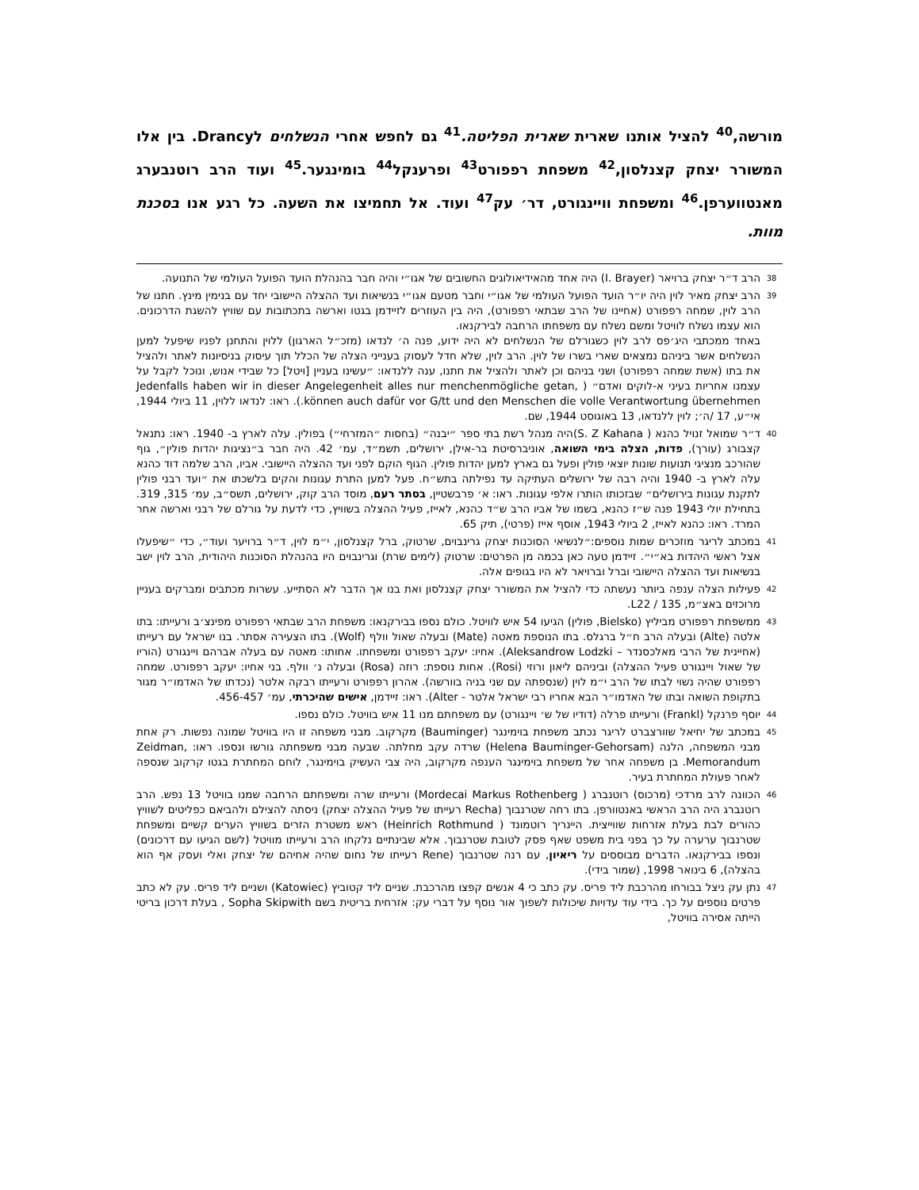מורשה,<sup>40</sup> להציל אותנו שארית שארית הפליטה.<sup>41</sup> גם לחפש אחרי הנשלחים לDrancy. בין אלו המשורר יצחק קצנלסון,<sup>42</sup> משפחת רפפורט<sup>43</sup> ופרענקל<sup>44</sup> בומינגער.<sup>45</sup> ועוד הרב רוטנבערג מאנטווערפן.<sup>46</sup> ומשפחת וויינגורט, דר׳ עק<sup>47</sup> ועוד. אל תחמיצו את השעה. כל רגע אנו בסכנת מוות.
38 הרב ד״ר יצחק ברויאר (I. Brayer) היה אחד מהאידיאולוגים החשובים של אגו״י והיה חבר בהנהלת הועד הפועל העולמי של התנועה.
39 הרב יצחק מאיר לוין היה יו״ר הועד הפועל העולמי של אגו״י וחבר מטעם אגו״י בנשיאות ועד ההצלה היישובי יחד עם בנימין מינץ. חתנו של הרב לוין, שמחה רפפורט (אחיינו של הרב שבתאי רפפורט), היה בין העוזרים לזיידמן בגטו וארשה בתכתובות עם שוויץ להשגת הדרכונים. הוא עצמו נשלח לוויטל ומשם נשלח עם משפחתו הרחבה לבירקנאו.
באחד ממכתבי היג׳פס לרב לוין כשגורלם של הנשלחים לא היה ידוע, פנה ה׳ לנדאו (מזכ״ל הארגון) ללוין והתחנן לפניו שיפעל למען הנשלחים אשר ביניהם נמצאים שארי בשרו של לוין. הרב לוין, שלא חדל לעסוק בענייני הצלה של הכלל תוך עיסוק בניסיונות לאתר ולהציל את בתו (אשת שמחה רפפורט) ושני בניהם וכן לאתר ולהציל את חתנו, ענה ללנדאו: ״עשינו בעניין [ויטל] כל שבידי אנוש, ונוכל לקבל על עצמנו אחריות בעיני א-לוקים ואדם״ ( Jedenfalls haben wir in dieser Angelegenheit alles nur menchenmögliche getan, können auch dafür vor G/tt und den Menschen die volle Verantwortung übernehmen.). ראו: לנדאו ללוין, 11 ביולי 1944, אי״ע, 17 /ה׳; לוין ללנדאו, 13 באוגוסט 1944, שם.
40 ד״ר שמואל זנויל כהנא ( S. Z Kahana)היה מנהל רשת בתי ספר ״יבנה״ (בחסות ״המזרחי״) בפולין. עלה לארץ ב- 1940. ראו: נתנאל קצבורג (עורך), פדות, הצלה בימי השואה, אוניברסיטת בר-אילן, ירושלים, תשמ״ד, עמ׳ 42. היה חבר ב״נציגות יהדות פולין״, גוף שהורכב מנציגי תנועות שונות יוצאי פולין ופעל גם בארץ למען יהדות פולין. הגוף הוקם לפני ועד ההצלה היישובי. אביו, הרב שלמה דוד כהנא עלה לארץ ב- 1940 והיה רבה של ירושלים העתיקה עד נפילתה בתש״ח. פעל למען התרת עגונות והקים בלשכתו את ״ועד רבני פולין לתקנת עגונות בירושלים״ שבזכותו הותרו אלפי עגונות. ראו: א׳ פרבשטיין, בסתר רעם, מוסד הרב קוק, ירושלים, תשס״ב, עמ׳ 315, 319. בתחילת יולי 1943 פנה ש״ז כהנא, בשמו של אביו הרב ש״ד כהנא, לאייז, פעיל ההצלה בשוויץ, כדי לדעת על גורלם של רבני וארשה אחר המרד. ראו: כהנא לאייז, 2 ביולי 1943, אוסף אייז (פרטי), תיק 65.
41 במכתב לריגר מוזכרים שמות נוספים:״לנשיאי הסוכנות יצחק גרינבוים, שרטוק, ברל קצנלסון, י״מ לוין, ד״ר ברויער ועוד״, כדי ״שיפעלו אצל ראשי היהדות בא״י״. זיידמן טעה כאן בכמה מן הפרטים: שרטוק (לימים שרת) וגרינבוים היו בהנהלת הסוכנות היהודית, הרב לוין ישב בנשיאות ועד ההצלה היישובי וברל וברויאר לא היו בגופים אלה.
42 פעילות הצלה ענפה ביותר נעשתה כדי להציל את המשורר יצחק קצנלסון ואת בנו אך הדבר לא הסתייע. עשרות מכתבים ומברקים בעניין מרוכזים באצ״מ, 135 / L22.
43 ממשפחת רפפורט מביליץ (Bielsko, פולין) הגיעו 54 איש לוויטל. כולם נספו בבירקנאו: משפחת הרב שבתאי רפפורט מפינצ׳ב ורעייתו: בתו אלטה (Alte) ובעלה הרב ח״ל ברגלס. בתו הנוספת מאטה (Mate) ובעלה שאול וולף (Wolf). בתו הצעירה אסתר. בנו ישראל עם רעייתו (אחיינית של הרבי מאלכסנדר – Aleksandrow Lodzki). אחיו: יעקב רפפורט ומשפחתו. אחותו: מאטה עם בעלה אברהם ויינגורט (הוריו של שאול ויינגורט פעיל ההצלה) וביניהם ליאון ורוזי (Rosi). אחות נוספת: רוזה (Rosa) ובעלה נ׳ וולף. בני אחיו: יעקב רפפורט. שמחה רפפורט שהיה נשוי לבתו של הרב י״מ לוין (שנספתה עם שני בניה בוורשה). אהרון רפפורט ורעייתו רבקה אלטר (נכדתו של האדמו״ר מגור בתקופת השואה ובתו של האדמו״ר הבא אחריו רבי ישראל אלטר - Alter). ראו: זיידמן, אישים שהיכרתי, עמ׳ 456-457.
44 יוסף פרנקל (Frankl) ורעייתו פרלה (דודיו של ש׳ ויינגורט) עם משפחתם מנו 11 איש בוויטל. כולם נספו.
45 במכתב של יחיאל שוורצברט לריגר נכתב משפחת בוימינגר (Bauminger) מקרקוב. מבני משפחה זו היו בוויטל שמונה נפשות. רק אחת מבני המשפחה, הלנה (Helena Bauminger-Gehorsam) שרדה עקב מחלתה. שבעה מבני משפחתה גורשו ונספו. ראו: Zeidman, Memorandum. בן משפחה אחר של משפחת בוימינגר הענפה מקרקוב, היה צבי העשיק בוימינגר, לוחם המחתרת בגטו קרקוב שנספה לאחר פעולת המחתרת בעיר.
46 הכוונה לרב מרדכי (מרכוס) רוטנברג ( Mordecai Markus Rothenberg) ורעייתו שרה ומשפחתם הרחבה שמנו בוויטל 13 נפש. הרב רוטנברג היה הרב הראשי באנטוורפן. בתו רחה שטרנבוך (Recha רעייתו של פעיל ההצלה יצחק) ניסתה להצילם ולהביאם כפליטים לשוויץ כהורים לבת בעלת אזרחות שווייצית. היינריך רוטמונד ( Heinrich Rothmund) ראש משטרת הזרים בשוויץ הערים קשיים ומשפחת שטרנבוך ערערה על כך בפני בית משפט שאף פסק לטובת שטרנבוך. אלא שבינתיים נלקחו הרב ורעייתו מוויטל (לשם הגיעו עם דרכונים) ונספו בבירקנאו. הדברים מבוססים על ריאיון, עם רנה שטרנבוך (Rene רעייתו של נחום שהיה אחיהם של יצחק ואלי ועסק אף הוא בהצלה), 6 בינואר 1998, (שמור בידי).
47 נתן עק ניצל בבורחו מהרכבת ליד פריס. עק כתב כי 4 אנשים קפצו מהרכבת. שניים ליד קטוביץ (Katowiec) ושניים ליד פריס. עק לא כתב פרטים נוספים על כך. בידי עוד עדויות שיכולות לשפוך אור נוסף על דברי עק: אזרחית בריטית בשם Sopha Skipwith , בעלת דרכון בריטי הייתה אסירה בוויטל,